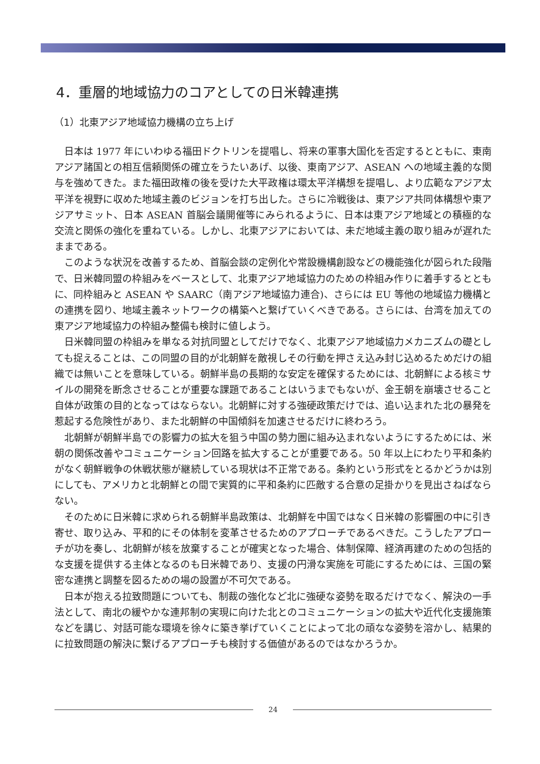4．重層的地域協力のコアとしての日米韓連携
（1）北東アジア地域協力機構の立ち上げ
日本は 1977 年にいわゆる福田ドクトリンを提唱し、将来の軍事大国化を否定するとともに、東南アジア諸国との相互信頼関係の確立をうたいあげ、以後、東南アジア、ASEAN への地域主義的な関与を強めてきた。また福田政権の後を受けた大平政権は環太平洋構想を提唱し、より広範なアジア太平洋を視野に収めた地域主義のビジョンを打ち出した。さらに冷戦後は、東アジア共同体構想や東アジアサミット、日本 ASEAN 首脳会議開催等にみられるように、日本は東アジア地域との積極的な交流と関係の強化を重ねている。しかし、北東アジアにおいては、未だ地域主義の取り組みが遅れたままである。
このような状況を改善するため、首脳会談の定例化や常設機構創設などの機能強化が図られた段階で、日米韓同盟の枠組みをベースとして、北東アジア地域協力のための枠組み作りに着手するとともに、同枠組みと ASEAN や SAARC（南アジア地域協力連合)、さらには EU 等他の地域協力機構との連携を図り、地域主義ネットワークの構築へと繋げていくべきである。さらには、台湾を加えての東アジア地域協力の枠組み整備も検討に値しよう。
日米韓同盟の枠組みを単なる対抗同盟としてだけでなく、北東アジア地域協力メカニズムの礎としても捉えることは、この同盟の目的が北朝鮮を敵視しその行動を押さえ込み封じ込めるためだけの組織では無いことを意味している。朝鮮半島の長期的な安定を確保するためには、北朝鮮による核ミサイルの開発を断念させることが重要な課題であることはいうまでもないが、金王朝を崩壊させること自体が政策の目的となってはならない。北朝鮮に対する強硬政策だけでは、追い込まれた北の暴発を惹起する危険性があり、また北朝鮮の中国傾斜を加速させるだけに終わろう。
北朝鮮が朝鮮半島での影響力の拡大を狙う中国の勢力圏に組み込まれないようにするためには、米朝の関係改善やコミュニケーション回路を拡大することが重要である。50 年以上にわたり平和条約がなく朝鮮戦争の休戦状態が継続している現状は不正常である。条約という形式をとるかどうかは別にしても、アメリカと北朝鮮との間で実質的に平和条約に匹敵する合意の足掛かりを見出さねばならない。
そのために日米韓に求められる朝鮮半島政策は、北朝鮮を中国ではなく日米韓の影響圏の中に引き寄せ、取り込み、平和的にその体制を変革させるためのアプローチであるべきだ。こうしたアプローチが功を奏し、北朝鮮が核を放棄することが確実となった場合、体制保障、経済再建のための包括的な支援を提供する主体となるのも日米韓であり、支援の円滑な実施を可能にするためには、三国の緊密な連携と調整を図るための場の設置が不可欠である。
日本が抱える拉致問題についても、制裁の強化など北に強硬な姿勢を取るだけでなく、解決の一手法として、南北の緩やかな連邦制の実現に向けた北とのコミュニケーションの拡大や近代化支援施策などを講じ、対話可能な環境を徐々に築き挙げていくことによって北の頑なな姿勢を溶かし、結果的に拉致問題の解決に繋げるアプローチも検討する価値があるのではなかろうか。
24